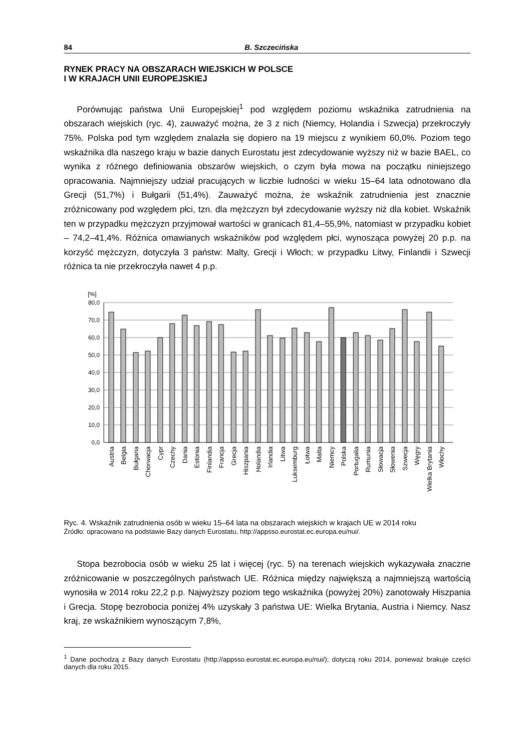84 B. Szczecińska
RYNEK PRACY NA OBSZARACH WIEJSKICH W POLSCE
I W KRAJACH UNII EUROPEJSKIEJ
Porównując państwa Unii Europejskiej<sup>1</sup> pod względem poziomu wskaźnika zatrudnienia na obszarach wiejskich (ryc. 4), zauważyć można, że 3 z nich (Niemcy, Holandia i Szwecja) przekroczyły 75%. Polska pod tym względem znalazła się dopiero na 19 miejscu z wynikiem 60,0%. Poziom tego wskaźnika dla naszego kraju w bazie danych Eurostatu jest zdecydowanie wyższy niż w bazie BAEL, co wynika z różnego definiowania obszarów wiejskich, o czym była mowa na początku niniejszego opracowania. Najmniejszy udział pracujących w liczbie ludności w wieku 15–64 lata odnotowano dla Grecji (51,7%) i Bułgarii (51,4%). Zauważyć można, że wskaźnik zatrudnienia jest znacznie zróżnicowany pod względem płci, tzn. dla mężczyzn był zdecydowanie wyższy niż dla kobiet. Wskaźnik ten w przypadku mężczyzn przyjmował wartości w granicach 81,4–55,9%, natomiast w przypadku kobiet – 74,2–41,4%. Różnica omawianych wskaźników pod względem płci, wynosząca powyżej 20 p.p. na korzyść mężczyzn, dotyczyła 3 państw: Malty, Grecji i Włoch; w przypadku Litwy, Finlandii i Szwecji różnica ta nie przekroczyła nawet 4 p.p.
[%]
80,0
70,0
60,0
50,0
40,0
30,0
20,0
10,0
0,0
Austria
Belgia
Bułgaria
Chorwacja
Cypr
Czechy
Dania
Estonia
Finlandia
Francja
Grecja
Hiszpania
Holandia
Irlandia
Litwa
Luksemburg
Łotwa
Malta
Niemcy
Polska
Portugalia
Rumunia
Słowacja
Słowenia
Szwecja
Węgry
Wielka Brytania
Włochy
Ryc. 4. Wskaźnik zatrudnienia osób w wieku 15–64 lata na obszarach wiejskich w krajach UE w 2014 roku
Źródło: opracowano na podstawie Bazy danych Eurostatu, http://appsso.eurostat.ec.europa.eu/nui/.
Stopa bezrobocia osób w wieku 25 lat i więcej (ryc. 5) na terenach wiejskich wykazywała znaczne zróżnicowanie w poszczególnych państwach UE. Różnica między największą a najmniejszą wartością wynosiła w 2014 roku 22,2 p.p. Najwyższy poziom tego wskaźnika (powyżej 20%) zanotowały Hiszpania i Grecja. Stopę bezrobocia poniżej 4% uzyskały 3 państwa UE: Wielka Brytania, Austria i Niemcy. Nasz kraj, ze wskaźnikiem wynoszącym 7,8%,
<sup>1</sup> Dane pochodzą z Bazy danych Eurostatu (http://appsso.eurostat.ec.europa.eu/nui/); dotyczą roku 2014, ponieważ brakuje części danych dla roku 2015.